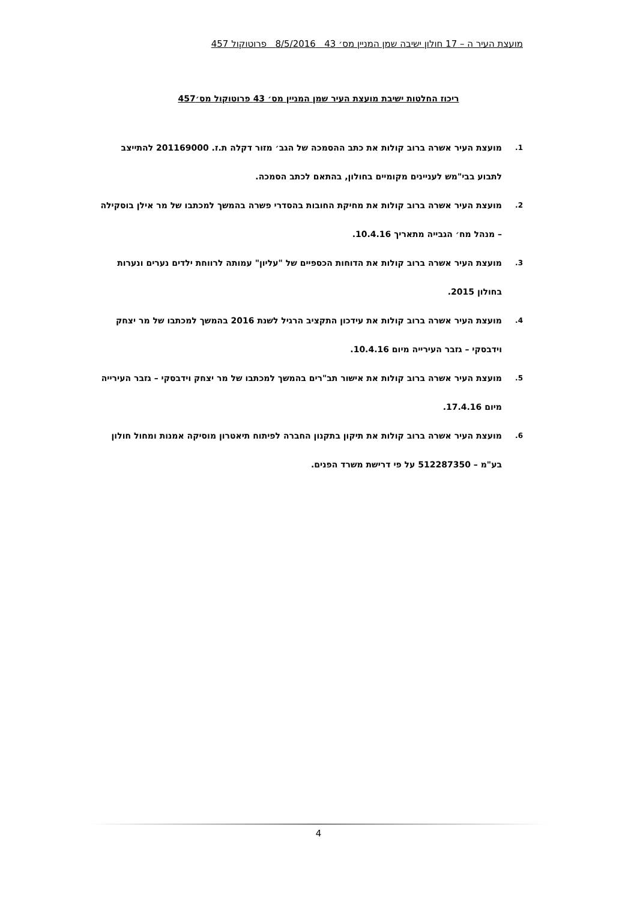מועצת העיר ה – 17 חולון ישיבה שמן המניין מס׳ 43 8/5/2016 פרוטוקול 457
ריכוז החלטות ישיבת מועצת העיר שמן המניין מס׳ 43 פרוטוקול מס׳457
1. מועצת העיר אשרה ברוב קולות את כתב ההסמכה של הגב׳ מזור דקלה ת.ז. 201169000 להתייצב לתבוע בבי"מש לעניינים מקומיים בחולון, בהתאם לכתב הסמכה.
2. מועצת העיר אשרה ברוב קולות את מחיקת החובות בהסדרי פשרה בהמשך למכתבו של מר אילן בוסקילה – מנהל מח׳ הגבייה מתאריך 10.4.16.
3. מועצת העיר אשרה ברוב קולות את הדוחות הכספיים של "עליון" עמותה לרווחת ילדים נערים ונערות בחולון 2015.
4. מועצת העיר אשרה ברוב קולות את עידכון התקציב הרגיל לשנת 2016 בהמשך למכתבו של מר יצחק וידבסקי – גזבר העירייה מיום 10.4.16.
5. מועצת העיר אשרה ברוב קולות את אישור תב"רים בהמשך למכתבו של מר יצחק וידבסקי – גזבר העירייה מיום 17.4.16.
6. מועצת העיר אשרה ברוב קולות את תיקון בתקנון החברה לפיתוח תיאטרון מוסיקה אמנות ומחול חולון בע"מ – 512287350 על פי דרישת משרד הפנים.
4